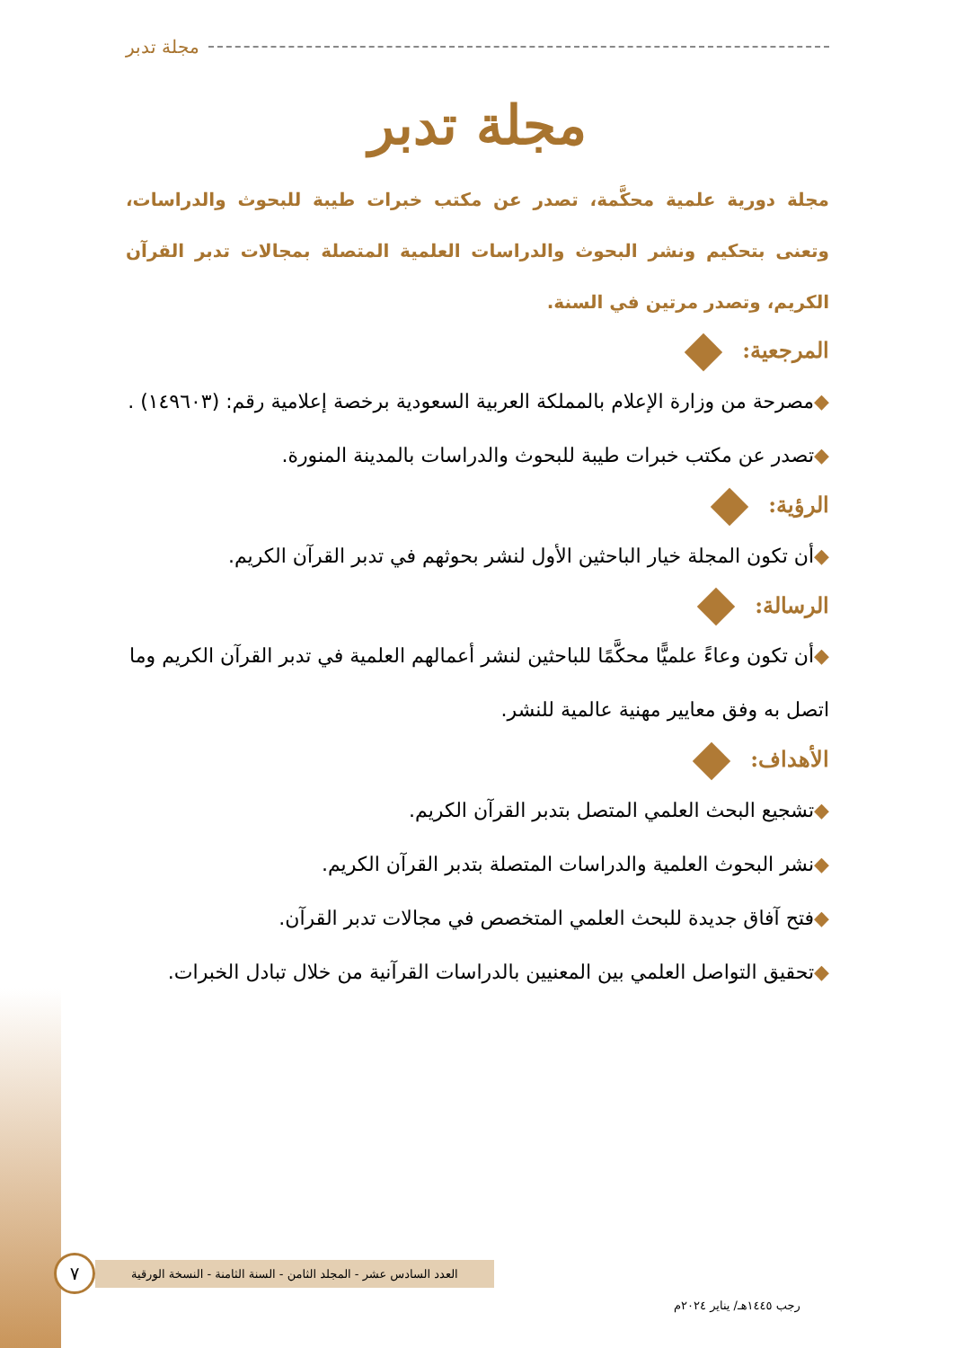مجلة تدبر
مجلة تدبر
مجلة دورية علمية محكَّمة، تصدر عن مكتب خبرات طيبة للبحوث والدراسات، وتعنى بتحكيم ونشر البحوث والدراسات العلمية المتصلة بمجالات تدبر القرآن الكريم، وتصدر مرتين في السنة.
المرجعية:
◆مصرحة من وزارة الإعلام بالمملكة العربية السعودية برخصة إعلامية رقم: (١٤٩٦٠٣) .
◆تصدر عن مكتب خبرات طيبة للبحوث والدراسات بالمدينة المنورة.
الرؤية:
◆أن تكون المجلة خيار الباحثين الأول لنشر بحوثهم في تدبر القرآن الكريم.
الرسالة:
◆أن تكون وعاءً علميًّا محكَّمًا للباحثين لنشر أعمالهم العلمية في تدبر القرآن الكريم وما اتصل به وفق معايير مهنية عالمية للنشر.
الأهداف:
◆تشجيع البحث العلمي المتصل بتدبر القرآن الكريم.
◆نشر البحوث العلمية والدراسات المتصلة بتدبر القرآن الكريم.
◆فتح آفاق جديدة للبحث العلمي المتخصص في مجالات تدبر القرآن.
◆تحقيق التواصل العلمي بين المعنيين بالدراسات القرآنية من خلال تبادل الخبرات.
٧
العدد السادس عشر - المجلد الثامن - السنة الثامنة - النسخة الورقية
رجب ١٤٤٥هـ/ يناير ٢٠٢٤م